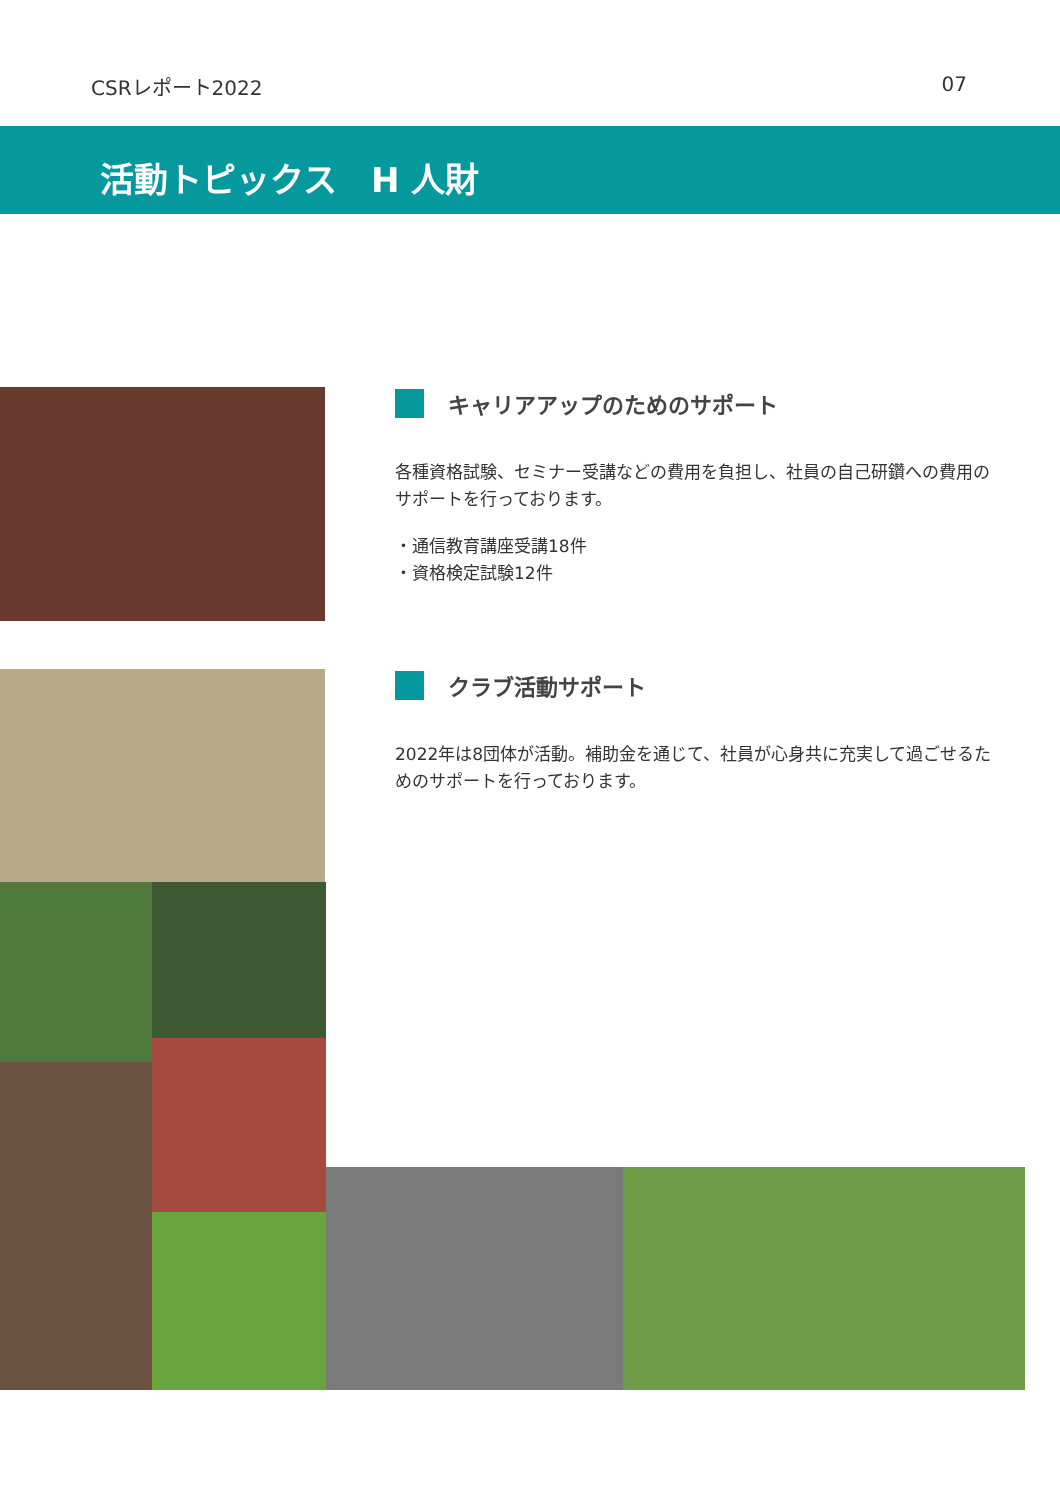CSRレポート2022 07
活動トピックス　H 人財
キャリアアップのためのサポート
各種資格試験、セミナー受講などの費用を負担し、社員の自己研鑽への費用のサポートを行っております。
・通信教育講座受講18件
・資格検定試験12件
クラブ活動サポート
2022年は8団体が活動。補助金を通じて、社員が心身共に充実して過ごせるためのサポートを行っております。